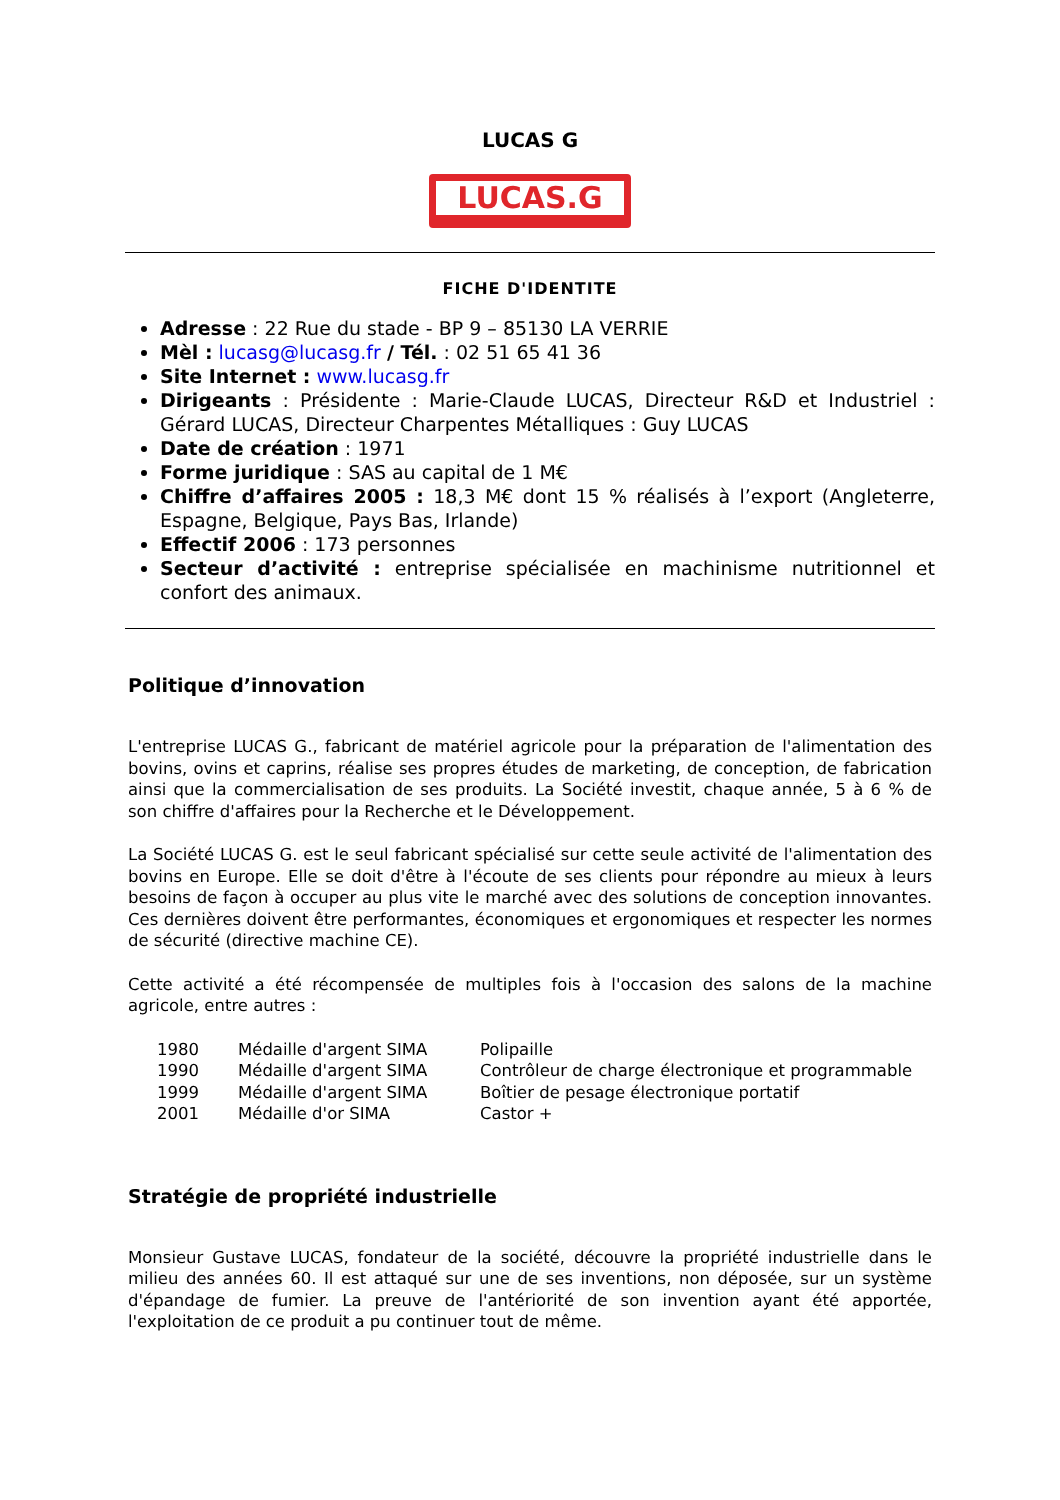LUCAS G
LUCAS.G
FICHE D'IDENTITE
Adresse : 22 Rue du stade - BP 9 – 85130 LA VERRIE
Mèl : lucasg@lucasg.fr / Tél. : 02 51 65 41 36
Site Internet : www.lucasg.fr
Dirigeants : Présidente : Marie-Claude LUCAS, Directeur R&D et Industriel : Gérard LUCAS, Directeur Charpentes Métalliques : Guy LUCAS
Date de création : 1971
Forme juridique : SAS au capital de 1 M€
Chiffre d’affaires 2005 : 18,3 M€ dont 15 % réalisés à l’export (Angleterre, Espagne, Belgique, Pays Bas, Irlande)
Effectif 2006 : 173 personnes
Secteur d’activité : entreprise spécialisée en machinisme nutritionnel et confort des animaux.
Politique d’innovation
L'entreprise LUCAS G., fabricant de matériel agricole pour la préparation de l'alimentation des bovins, ovins et caprins, réalise ses propres études de marketing, de conception, de fabrication ainsi que la commercialisation de ses produits. La Société investit, chaque année, 5 à 6 % de son chiffre d'affaires pour la Recherche et le Développement.
La Société LUCAS G. est le seul fabricant spécialisé sur cette seule activité de l'alimentation des bovins en Europe. Elle se doit d'être à l'écoute de ses clients pour répondre au mieux à leurs besoins de façon à occuper au plus vite le marché avec des solutions de conception innovantes. Ces dernières doivent être performantes, économiques et ergonomiques et respecter les normes de sécurité (directive machine CE).
Cette activité a été récompensée de multiples fois à l'occasion des salons de la machine agricole, entre autres :
| 1980 | Médaille d'argent SIMA | Polipaille |
| 1990 | Médaille d'argent SIMA | Contrôleur de charge électronique et programmable |
| 1999 | Médaille d'argent SIMA | Boîtier de pesage électronique portatif |
| 2001 | Médaille d'or SIMA | Castor + |
Stratégie de propriété industrielle
Monsieur Gustave LUCAS, fondateur de la société, découvre la propriété industrielle dans le milieu des années 60. Il est attaqué sur une de ses inventions, non déposée, sur un système d'épandage de fumier. La preuve de l'antériorité de son invention ayant été apportée, l'exploitation de ce produit a pu continuer tout de même.